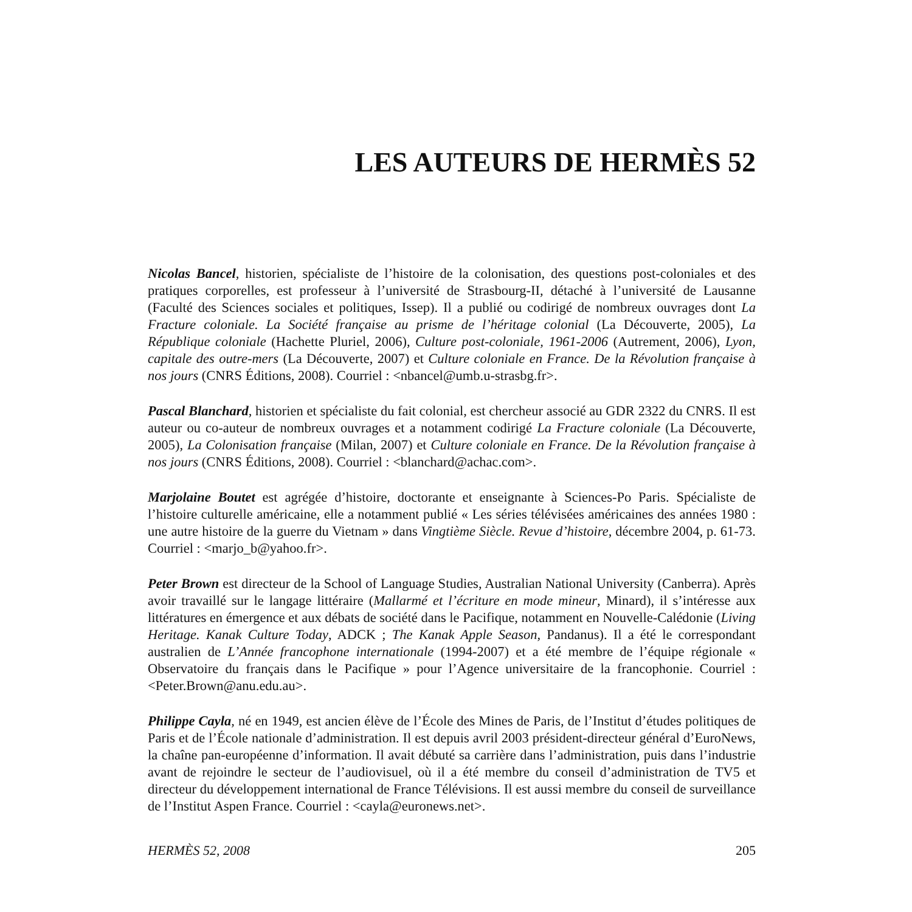LES AUTEURS DE HERMÈS 52
Nicolas Bancel, historien, spécialiste de l’histoire de la colonisation, des questions post-coloniales et des pratiques corporelles, est professeur à l’université de Strasbourg-II, détaché à l’université de Lausanne (Faculté des Sciences sociales et politiques, Issep). Il a publié ou codirigé de nombreux ouvrages dont La Fracture coloniale. La Société française au prisme de l’héritage colonial (La Découverte, 2005), La République coloniale (Hachette Pluriel, 2006), Culture post-coloniale, 1961-2006 (Autrement, 2006), Lyon, capitale des outre-mers (La Découverte, 2007) et Culture coloniale en France. De la Révolution française à nos jours (CNRS Éditions, 2008). Courriel : <nbancel@umb.u-strasbg.fr>.
Pascal Blanchard, historien et spécialiste du fait colonial, est chercheur associé au GDR 2322 du CNRS. Il est auteur ou co-auteur de nombreux ouvrages et a notamment codirigé La Fracture coloniale (La Découverte, 2005), La Colonisation française (Milan, 2007) et Culture coloniale en France. De la Révolution française à nos jours (CNRS Éditions, 2008). Courriel : <blanchard@achac.com>.
Marjolaine Boutet est agrégée d’histoire, doctorante et enseignante à Sciences-Po Paris. Spécialiste de l’histoire culturelle américaine, elle a notamment publié « Les séries télévisées américaines des années 1980 : une autre histoire de la guerre du Vietnam » dans Vingtième Siècle. Revue d’histoire, décembre 2004, p. 61-73. Courriel : <marjo_b@yahoo.fr>.
Peter Brown est directeur de la School of Language Studies, Australian National University (Canberra). Après avoir travaillé sur le langage littéraire (Mallarmé et l’écriture en mode mineur, Minard), il s’intéresse aux littératures en émergence et aux débats de société dans le Pacifique, notamment en Nouvelle-Calédonie (Living Heritage. Kanak Culture Today, ADCK ; The Kanak Apple Season, Pandanus). Il a été le correspondant australien de L’Année francophone internationale (1994-2007) et a été membre de l’équipe régionale « Observatoire du français dans le Pacifique » pour l’Agence universitaire de la francophonie. Courriel : <Peter.Brown@anu.edu.au>.
Philippe Cayla, né en 1949, est ancien élève de l’École des Mines de Paris, de l’Institut d’études politiques de Paris et de l’École nationale d’administration. Il est depuis avril 2003 président-directeur général d’EuroNews, la chaîne pan-européenne d’information. Il avait débuté sa carrière dans l’administration, puis dans l’industrie avant de rejoindre le secteur de l’audiovisuel, où il a été membre du conseil d’administration de TV5 et directeur du développement international de France Télévisions. Il est aussi membre du conseil de surveillance de l’Institut Aspen France. Courriel : <cayla@euronews.net>.
HERMÈS 52, 2008 205